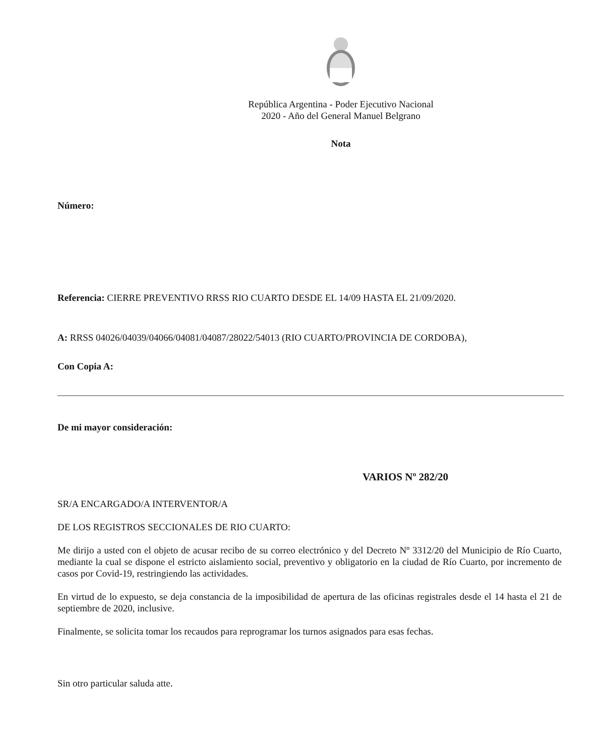República Argentina - Poder Ejecutivo Nacional
2020 - Año del General Manuel Belgrano
Nota
Número:
Referencia: CIERRE PREVENTIVO RRSS RIO CUARTO DESDE EL 14/09 HASTA EL 21/09/2020.
A: RRSS 04026/04039/04066/04081/04087/28022/54013 (RIO CUARTO/PROVINCIA DE CORDOBA),
Con Copia A:
De mi mayor consideración:
VARIOS Nº 282/20
SR/A ENCARGADO/A INTERVENTOR/A
DE LOS REGISTROS SECCIONALES DE RIO CUARTO:
Me dirijo a usted con el objeto de acusar recibo de su correo electrónico y del Decreto Nº 3312/20 del Municipio de Río Cuarto, mediante la cual se dispone el estricto aislamiento social, preventivo y obligatorio en la ciudad de Río Cuarto, por incremento de casos por Covid-19, restringiendo las actividades.
En virtud de lo expuesto, se deja constancia de la imposibilidad de apertura de las oficinas registrales desde el 14 hasta el 21 de septiembre de 2020, inclusive.
Finalmente, se solicita tomar los recaudos para reprogramar los turnos asignados para esas fechas.
Sin otro particular saluda atte.